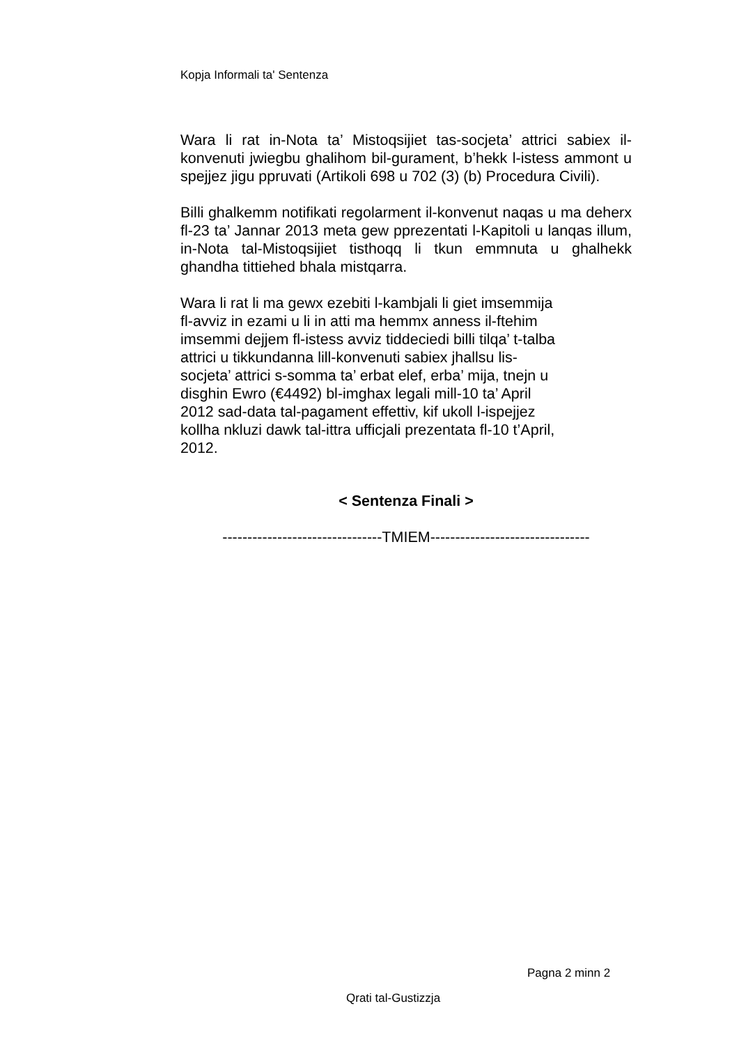Kopja Informali ta' Sentenza
Wara li rat in-Nota ta’ Mistoqsijiet tas-socjeta’ attrici sabiex il-konvenuti jwiegbu ghalihom bil-gurament, b’hekk l-istess ammont u spejjez jigu ppruvati (Artikoli 698 u 702 (3) (b) Procedura Civili).
Billi ghalkemm notifikati regolarment il-konvenut naqas u ma deherx fl-23 ta’ Jannar 2013 meta gew pprezentati l-Kapitoli u lanqas illum, in-Nota tal-Mistoqsijiet tisthoqq li tkun emmnuta u ghalhekk ghandha tittiehed bhala mistqarra.
Wara li rat li ma gewx ezebiti l-kambjali li giet imsemmija
fl-avviz in ezami u li in atti ma hemmx anness il-ftehim
imsemmi dejjem fl-istess avviz tiddeciedi billi tilqa’ t-talba
attrici u tikkundanna lill-konvenuti sabiex jhallsu lis-
socjeta’ attrici s-somma ta’ erbat elef, erba’ mija, tnejn u
disghin Ewro (€4492) bl-imghax legali mill-10 ta’ April
2012 sad-data tal-pagament effettiv, kif ukoll l-ispejjez
kollha nkluzi dawk tal-ittra ufficjali prezentata fl-10 t’April,
2012.
< Sentenza Finali >
--------------------------------TMIEM--------------------------------
Pagna 2 minn 2
Qrati tal-Gustizzja